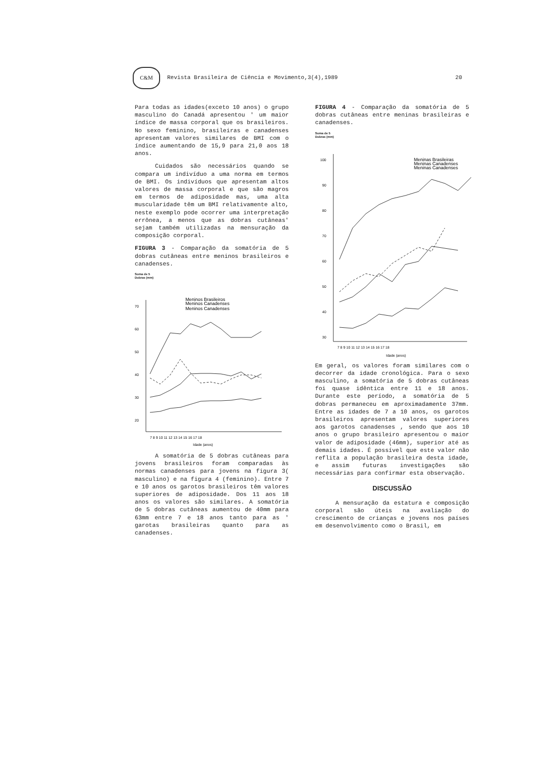C&M
Revista Brasileira de Ciência e Movimento,3(4),1989 20
Para todas as idades(exceto 10 anos) o grupo masculino do Canadá apresentou ' um maior índice de massa corporal que os brasileiros. No sexo feminino, brasileiras e canadenses apresentam valores similares de BMI com o índice aumentando de 15,9 para 21,0 aos 18 anos.
Cuidados são necessários quando se compara um indivíduo a uma norma em termos de BMI. Os indivíduos que apresentam altos valores de massa corporal e que são magros em termos de adiposidade mas, uma alta muscularidade têm um BMI relativamente alto, neste exemplo pode ocorrer uma interpretação errônea, a menos que as dobras cutâneas' sejam também utilizadas na mensuração da composição corporal.
FIGURA 3 - Comparação da somatória de 5 dobras cutâneas entre meninos brasileiros e canadenses.
Soma de 5
Dobras (mm)
70
60
50
40
30
20
Meninos Brasileiros
Meninos Canadenses
Meninos Canadenses
7 8 9 10 11 12 13 14 15 16 17 18
Idade (anos)
A somatória de 5 dobras cutâneas para jovens brasileiros foram comparadas às normas canadenses para jovens na figura 3( masculino) e na figura 4 (feminino). Entre 7 e 10 anos os garotos brasileiros têm valores superiores de adiposidade. Dos 11 aos 18 anos os valores são similares. A somatória de 5 dobras cutâneas aumentou de 40mm para 63mm entre 7 e 18 anos tanto para as ' garotas brasileiras quanto para as canadenses.
FIGURA 4 - Comparação da somatória de 5 dobras cutâneas entre meninas brasileiras e canadenses.
Soma de 5
Dobras (mm)
100
90
80
70
60
50
40
30
Meninas Brasileiras
Meninas Canadenses
Meninas Canadenses
7 8 9 10 11 12 13 14 15 16 17 18
Idade (anos)
Em geral, os valores foram similares com o decorrer da idade cronológica. Para o sexo masculino, a somatória de 5 dobras cutâneas foi quase idêntica entre 11 e 18 anos. Durante este período, a somatória de 5 dobras permaneceu em aproximadamente 37mm. Entre as idades de 7 a 10 anos, os garotos brasileiros apresentam valores superiores aos garotos canadenses , sendo que aos 10 anos o grupo brasileiro apresentou o maior valor de adiposidade (46mm), superior até as demais idades. É possível que este valor não reflita a população brasileira desta idade, e assim futuras investigações são necessárias para confirmar esta observação.
DISCUSSÃO
A mensuração da estatura e composição corporal são úteis na avaliação do crescimento de crianças e jovens nos países em desenvolvimento como o Brasil, em